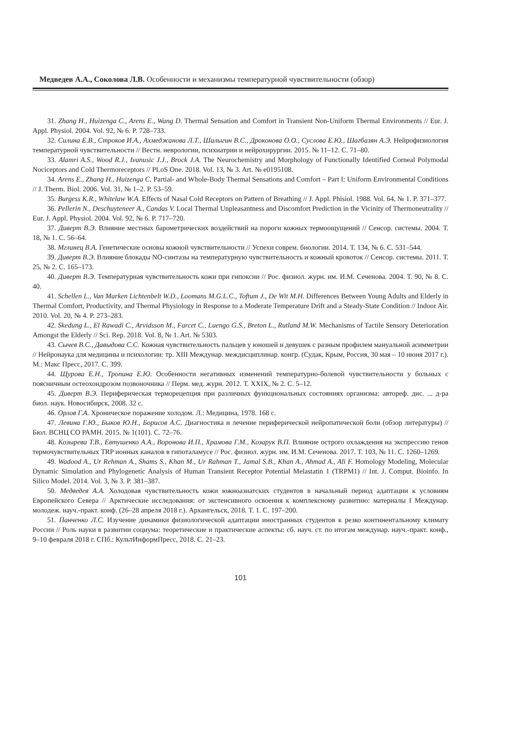Медведев А.А., Соколова Л.В. Особенности и механизмы температурной чувствительности (обзор)
31. Zhang H., Huizenga C., Arens E., Wang D. Thermal Sensation and Comfort in Transient Non-Uniform Thermal Environments // Eur. J. Appl. Physiol. 2004. Vol. 92, № 6. P. 728–733.
32. Силина Е.В., Строков И.А., Ахмеджанова Л.Т., Шалыгин В.С., Дроконова О.О., Суслова Е.Ю., Шагбазян А.Э. Нейрофизиология температурной чувствительности // Вестн. неврологии, психиатрии и нейрохирургии. 2015. № 11–12. С. 71–80.
33. Alamri A.S., Wood R.J., Ivanusic J.J., Brock J.A. The Neurochemistry and Morphology of Functionally Identified Corneal Polymodal Nociceptors and Cold Thermoreceptors // PLoS One. 2018. Vol. 13, № 3. Art. № e0195108.
34. Arens E., Zhang H., Huizenga C. Partial- and Whole-Body Thermal Sensations and Comfort – Part I: Uniform Environmental Conditions // J. Therm. Biol. 2006. Vol. 31, № 1–2. P. 53–59.
35. Burgess K.R., Whitelaw W.A. Effects of Nasal Cold Receptors on Pattern of Breathing // J. Appl. Phisiol. 1988. Vol. 64, № 1. P. 371–377.
36. Pellerin N., Deschuyteneer A., Candas V. Local Thermal Unpleasantness and Discomfort Prediction in the Vicinity of Thermoneutrality // Eur. J. Appl. Physiol. 2004. Vol. 92, № 6. P. 717–720.
37. Диверт В.Э. Влияние местных барометрических воздействий на пороги кожных термоощущений // Сенсор. системы. 2004. Т. 18, № 1. С. 56–64.
38. Мглинец В.А. Генетические основы кожной чувствительности // Успехи соврем. биологии. 2014. Т. 134, № 6. С. 531–544.
39. Диверт В.Э. Влияние блокады NO-синтазы на температурную чувствительность и кожный кровоток // Сенсор. системы. 2011. Т. 25, № 2. С. 165–173.
40. Диверт В.Э. Температурная чувствительность кожи при гипоксии // Рос. физиол. журн. им. И.М. Сеченова. 2004. Т. 90, № 8. С. 40.
41. Schellen L., Van Marken Lichtenbelt W.D., Loomans M.G.L.C., Toftum J., De Wit M.H. Differences Between Young Adults and Elderly in Thermal Comfort, Productivity, and Thermal Physiology in Response to a Moderate Temperature Drift and a Steady-State Condition // Indoor Air. 2010. Vol. 20, № 4. P. 273–283.
42. Skedung L., El Rawadi C., Arvidsson M., Farcet C., Luengo G.S., Breton L., Rutland M.W. Mechanisms of Tactile Sensory Deterioration Amongst the Elderly // Sci. Rep. 2018. Vol. 8, № 1. Art. № 5303.
43. Сычев В.С., Давыдова С.С. Кожная чувствительность пальцев у юношей и девушек с разным профилем мануальной асимметрии // Нейронаука для медицины и психологии: тр. XIII Междунар. междисциплинар. конгр. (Судак, Крым, Россия, 30 мая – 10 июня 2017 г.). М.: Макс Пресс, 2017. С. 399.
44. Щурова Е.Н., Тропина Е.Ю. Особенности негативных изменений температурно-болевой чувствительности у больных с поясничным остеохондрозом позвоночника // Перм. мед. журн. 2012. Т. XXIX, № 2. С. 5–12.
45. Диверт В.Э. Периферическая терморецепция при различных функциональных состояниях организма: автореф. дис. ... д-ра биол. наук. Новосибирск, 2008. 32 с.
46. Орлов Г.А. Хроническое поражение холодом. Л.: Медицина, 1978. 168 с.
47. Левина Г.Ю., Быков Ю.Н., Борисов А.С. Диагностика и лечение периферической нейропатической боли (обзор литературы) // Бюл. ВСНЦ СО РАМН. 2015. № 1(101). С. 72–76.
48. Козырева Т.В., Евтушенко А.А., Воронова И.П., Храмова Г.М., Козарук В.П. Влияние острого охлаждения на экспрессию генов термочувствительных TRP ионных каналов в гипоталамусе // Рос. физиол. журн. им. И.М. Сеченова. 2017. Т. 103, № 11. С. 1260–1269.
49. Wadood A., Ur Rehman A., Shams S., Khan M., Ur Rahman T., Jamal S.B., Khan A., Ahmad A., Ali F. Homology Modeling, Molecular Dynamic Simulation and Phylogenetic Analysis of Human Transient Receptor Potential Melastatin 1 (TRPM1) // Int. J. Comput. Bioinfo. In Silico Model. 2014. Vol. 3, № 3. P. 381–387.
50. Медведев А.А. Холодовая чувствительность кожи южноазиатских студентов в начальный период адаптации к условиям Европейского Севера // Арктические исследования: от экстенсивного освоения к комплексному развитию: материалы I Междунар. молодеж. науч.-практ. конф. (26–28 апреля 2018 г.). Архангельск, 2018. Т. 1. С. 197–200.
51. Панченко Л.С. Изучение динамики физиологической адаптации иностранных студентов к резко континентальному климату России // Роль науки в развитии социума: теоретические и практические аспекты: сб. науч. ст. по итогам междунар. науч.-практ. конф., 9–10 февраля 2018 г. СПб.: КультИнформПресс, 2018. С. 21–23.
101